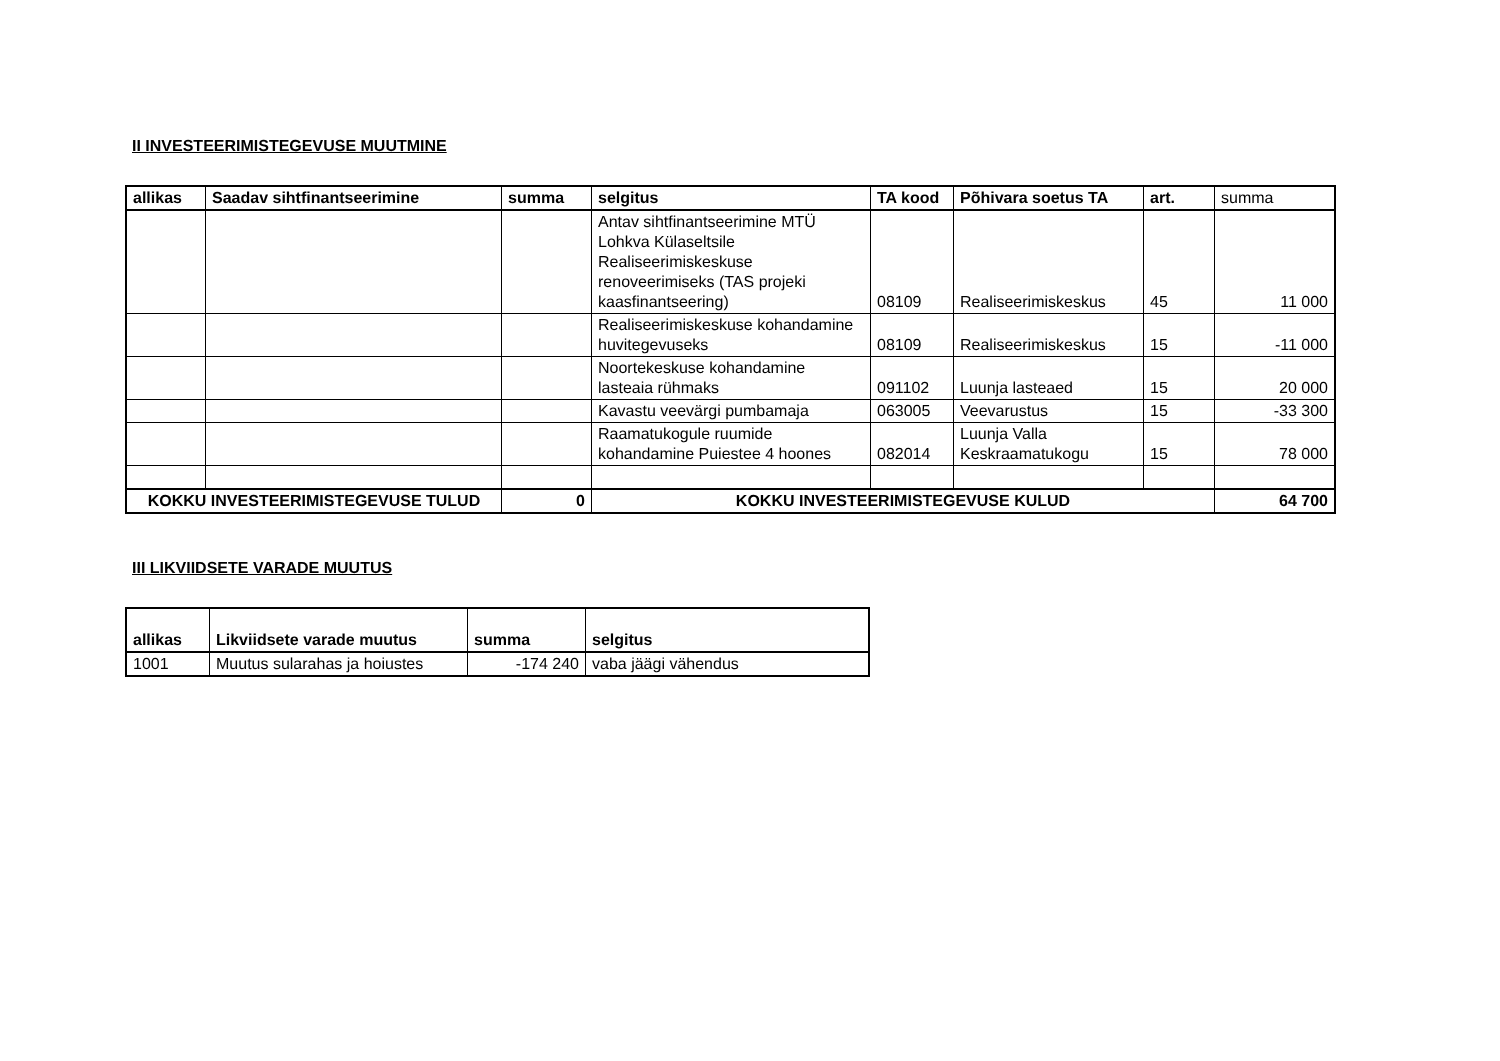II INVESTEERIMISTEGEVUSE MUUTMINE
| allikas | Saadav sihtfinantseerimine | summa | selgitus | TA kood | Põhivara soetus TA | art. | summa |
| | | | Antav sihtfinantseerimine MTÜ Lohkva Külaseltsile Realiseerimiskeskuse renoveerimiseks (TAS projeki kaasfinantseering) | 08109 | Realiseerimiskeskus | 45 | 11 000 |
| | | | Realiseerimiskeskuse kohandamine huvitegevuseks | 08109 | Realiseerimiskeskus | 15 | -11 000 |
| | | | Noortekeskuse kohandamine lasteaia rühmaks | 091102 | Luunja lasteaed | 15 | 20 000 |
| | | | Kavastu veevärgi pumbamaja | 063005 | Veevarustus | 15 | -33 300 |
| | | | Raamatukogule ruumide kohandamine Puiestee 4 hoones | 082014 | Luunja Valla Keskraamatukogu | 15 | 78 000 |
| KOKKU INVESTEERIMISTEGEVUSE TULUD | | 0 | KOKKU INVESTEERIMISTEGEVUSE KULUD | | | | 64 700 |
III LIKVIIDSETE VARADE MUUTUS
| allikas | Likviidsete varade muutus | summa | selgitus |
| --- | --- | --- | --- |
| 1001 | Muutus sularahas ja hoiustes | -174 240 | vaba jäägi vähendus |